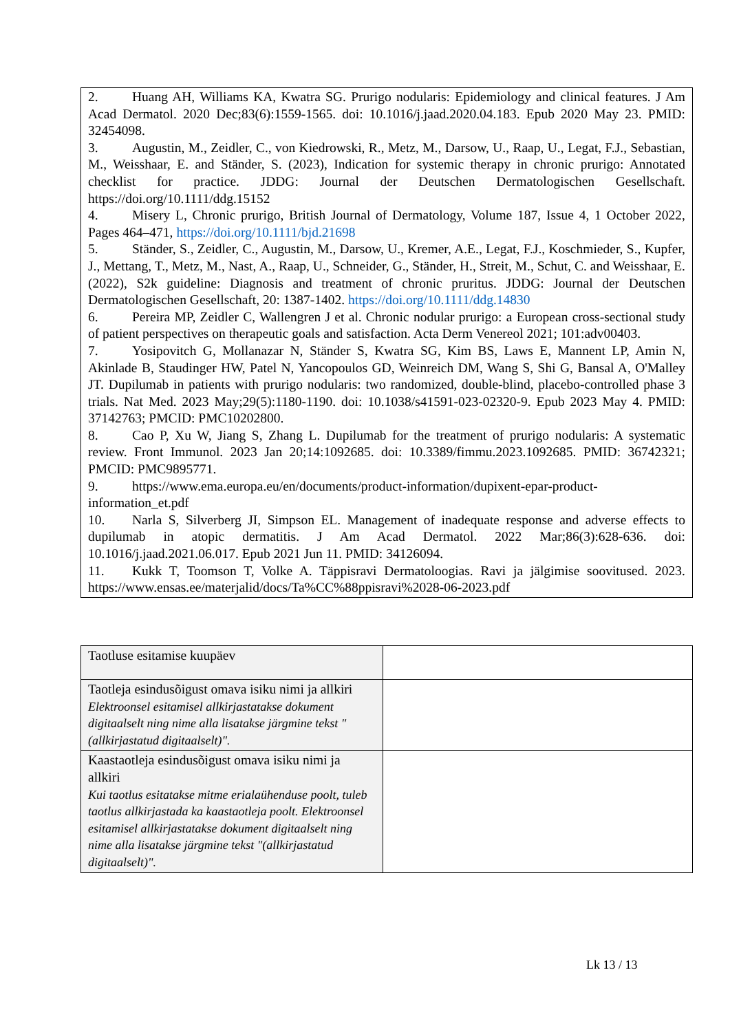2. Huang AH, Williams KA, Kwatra SG. Prurigo nodularis: Epidemiology and clinical features. J Am Acad Dermatol. 2020 Dec;83(6):1559-1565. doi: 10.1016/j.jaad.2020.04.183. Epub 2020 May 23. PMID: 32454098.
3. Augustin, M., Zeidler, C., von Kiedrowski, R., Metz, M., Darsow, U., Raap, U., Legat, F.J., Sebastian, M., Weisshaar, E. and Ständer, S. (2023), Indication for systemic therapy in chronic prurigo: Annotated checklist for practice. JDDG: Journal der Deutschen Dermatologischen Gesellschaft. https://doi.org/10.1111/ddg.15152
4. Misery L, Chronic prurigo, British Journal of Dermatology, Volume 187, Issue 4, 1 October 2022, Pages 464–471, https://doi.org/10.1111/bjd.21698
5. Ständer, S., Zeidler, C., Augustin, M., Darsow, U., Kremer, A.E., Legat, F.J., Koschmieder, S., Kupfer, J., Mettang, T., Metz, M., Nast, A., Raap, U., Schneider, G., Ständer, H., Streit, M., Schut, C. and Weisshaar, E. (2022), S2k guideline: Diagnosis and treatment of chronic pruritus. JDDG: Journal der Deutschen Dermatologischen Gesellschaft, 20: 1387-1402. https://doi.org/10.1111/ddg.14830
6. Pereira MP, Zeidler C, Wallengren J et al. Chronic nodular prurigo: a European cross-sectional study of patient perspectives on therapeutic goals and satisfaction. Acta Derm Venereol 2021; 101:adv00403.
7. Yosipovitch G, Mollanazar N, Ständer S, Kwatra SG, Kim BS, Laws E, Mannent LP, Amin N, Akinlade B, Staudinger HW, Patel N, Yancopoulos GD, Weinreich DM, Wang S, Shi G, Bansal A, O'Malley JT. Dupilumab in patients with prurigo nodularis: two randomized, double-blind, placebo-controlled phase 3 trials. Nat Med. 2023 May;29(5):1180-1190. doi: 10.1038/s41591-023-02320-9. Epub 2023 May 4. PMID: 37142763; PMCID: PMC10202800.
8. Cao P, Xu W, Jiang S, Zhang L. Dupilumab for the treatment of prurigo nodularis: A systematic review. Front Immunol. 2023 Jan 20;14:1092685. doi: 10.3389/fimmu.2023.1092685. PMID: 36742321; PMCID: PMC9895771.
9. https://www.ema.europa.eu/en/documents/product-information/dupixent-epar-product-information_et.pdf
10. Narla S, Silverberg JI, Simpson EL. Management of inadequate response and adverse effects to dupilumab in atopic dermatitis. J Am Acad Dermatol. 2022 Mar;86(3):628-636. doi: 10.1016/j.jaad.2021.06.017. Epub 2021 Jun 11. PMID: 34126094.
11. Kukk T, Toomson T, Volke A. Täppisravi Dermatoloogias. Ravi ja jälgimise soovitused. 2023. https://www.ensas.ee/materjalid/docs/Ta%CC%88ppisravi%2028-06-2023.pdf
| Taotluse esitamise kuupäev | |
| Taotleja esindusõigust omava isiku nimi ja allkiri Elektroonsel esitamisel allkirjastatakse dokument digitaalselt ning nime alla lisatakse järgmine tekst "(allkirjastatud digitaalselt)". | |
| Kaastaotleja esindusõigust omava isiku nimi ja allkiri Kui taotlus esitatakse mitme erialaühenduse poolt, tuleb taotlus allkirjastada ka kaastaotleja poolt. Elektroonsel esitamisel allkirjastatakse dokument digitaalselt ning nime alla lisatakse järgmine tekst "(allkirjastatud digitaalselt)". | |
Lk 13 / 13